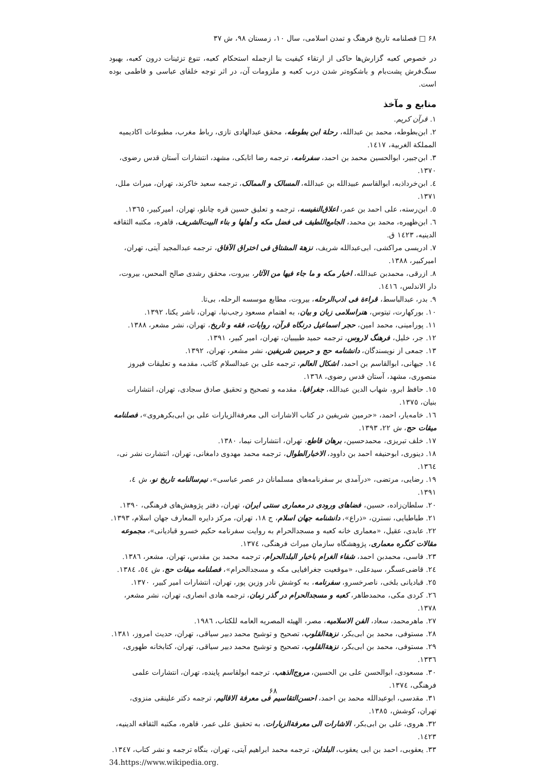۶۸ □ فصلنامه تاریخ فرهنگ و تمدن اسلامی، سال ۱۰، زمستان ۹۸، ش ۳۷
در خصوص کعبه گزارش‌ها حاکی از ارتقاء کیفیت بنا ازجمله استحکام کعبه، تنوع تزئینات درون کعبه، بهبود سنگ‌فرش پشت‌بام و باشکوه‌تر شدن درب کعبه و ملزومات آن، در اثر توجه خلفای عباسی و فاطمی بوده است.
منابع و مآخذ
۱. قرآن کریم.
۲. ابن‌بطوطه، محمد بن عبدالله، رحلة ابن بطوطه، محقق عبدالهادی تازی، رباط مغرب، مطبوعات اکادیمیه المملکة الغربیة، ۱٤۱۷.
۳. ابن‌جبیر، ابوالحسین محمد بن احمد، سفرنامه، ترجمه رضا اتابکی، مشهد، انتشارات آستان قدس رضوی، ۱۳۷۰.
٤. ابن‌خرداذبه، ابوالقاسم عبیدالله بن عبدالله، المسالک و الممالک، ترجمه سعید خاکرند، تهران، میراث ملل، ۱۳۷۱.
٥. ابن‌رسته، علی احمد بن عمر، اعلاق‌النفیسه، ترجمه و تعلیق حسین قره چانلو، تهران، امیرکبیر، ۱۳٦٥.
٦. ابن‌ظهیره، محمد بن محمد، الجامع‌اللطیف فی فضل مکه و أهلها و بناء البیت‌الشریف، قاهره، مکتبه الثقافه الدینیه، ۱٤۲۳ ق.
۷. ادریسی مراکشی، ابی‌عبدالله شریف، نزهة المشتاق فی اختراق الآفاق، ترجمه عبدالمجید آیتی، تهران، امیرکبیر، ۱۳۸۸.
۸. ازرقی، محمدبن عبدالله، اخبار مکه و ما جاء فیها من الآثار، بیروت، محقق رشدی صالح المحس، بیروت، دار الاندلس، ۱٤۱٦.
۹. بدر، عبدالباسط، قراءة فی ادب‌الرحله، بیروت، مطابع موسسه الرحله، بی‌تا.
۱۰. بورکهارت، تیتوس، هنراسلامی زبان و بیان، به اهتمام مسعود رجب‌نیا، تهران، ناشر یکتا، ۱۳۹۲.
۱۱. پورامینی، محمد امین، حجر اسماعیل درنگاه قرآن، روایات، فقه و تاریخ، تهران، نشر مشعر، ۱۳۸۸.
۱۲. جر، خلیل، فرهنگ لاروس، ترجمه حمید طبیبیان، تهران، امیر کبیر، ۱۳۹۱.
۱۳. جمعی از نویسندگان، دانشنامه حج و حرمین شریفین، نشر مشعر، تهران، ۱۳۹۲.
۱٤. جیهانی، ابوالقاسم بن احمد، اشکال العالم، ترجمه علی بن عبدالسلام کاتب، مقدمه و تعلیقات فیروز منصوری، مشهد، آستان قدس رضوی، ۱۳٦۸.
۱٥. حافظ ابرو، شهاب الدین عبدالله، جغرافیا، مقدمه و تصحیح و تحقیق صادق سجادی، تهران، انتشارات بنیان، ۱۳۷٥.
۱٦. خامه‌یار، احمد، «حرمین شریفین در کتاب الاشارات الی معرفةالزیارات علی بن ابی‌بکرهروی»، فصلنامه میقات حج، ش ۲۲، ۱۳۹۳.
۱۷. خلف تبریزی، محمدحسین، برهان قاطع، تهران، انتشارات نیما، ۱۳۸۰.
۱۸. دینوری، ابوحنیفه احمد بن داوود، الاخبارالطوال، ترجمه محمد مهدوی دامغانی، تهران، انتشارت نشر نی، ۱۳٦٤.
۱۹. رضایی، مرتضی، «درآمدی بر سفرنامه‌های مسلمانان در عصر عباسی»، نیم‌سالنامه تاریخ نو، ش ٤، ۱۳۹۱.
۲۰. سلطان‌زاده، حسین، فضاهای ورودی در معماری سنتی ایران، تهران، دفتر پژوهش‌های فرهنگی، ۱۳۹۰.
۲۱. طباطبایی، نسترن، «ذراع»، دانشنامه جهان اسلام، ج ۱۸، تهران، مرکز دایره المعارف جهان اسلام، ۱۳۹۳.
۲۲. عابدی، عقیل، «معماری خانه کعبه و مسجدالحرام به روایت سفرنامه حکیم خسرو قبادیانی»، مجموعه مقالات کنگره معماری، پژوهشگاه سازمان میراث فرهنگی، ۱۳۷٤.
۲۳. فاسی، محمدبن احمد، شفاء الغرام باخبار البلدالحرام، ترجمه محمد بن مقدس، تهران، مشعر، ۱۳۸٦.
۲٤. قاضی‌عسگر، سیدعلی، «موقعیت جغرافیایی مکه و مسجدالحرام»، فصلنامه میقات حج، ش ٥٤، ۱۳۸٤.
۲٥. قبادیانی بلخی، ناصرخسرو، سفرنامه، به کوشش نادر وزین پور، تهران، انتشارات امیر کبیر، ۱۳۷۰.
۲٦. کردی مکی، محمدطاهر، کعبه و مسجدالحرام در گذر زمان، ترجمه هادی انصاری، تهران، نشر مشعر، ۱۳۷۸.
۲۷. ماهرمحمد، سعاد، الفن الاسلامیه، مصر، الهیئه المصریه العامه للکتاب، ۱۹۸٦.
۲۸. مستوفی، محمد بن ابی‌بکر، نزهةالقلوب، تصحیح و توشیح محمد دبیر سیاقی، تهران، حدیث امروز، ۱۳۸۱.
۲۹. مستوفی، محمد بن ابی‌بکر، نزهةالقلوب، تصحیح و توشیح محمد دبیر سیاقی، تهران، کتابخانه طهوری، ۱۳۳٦.
۳۰. مسعودی، ابوالحسن علی بن الحسین، مروج‌الذهب، ترجمه ابولقاسم پاینده، تهران، انتشارات علمی فرهنگی، ۱۳۷٤.
۳۱. مقدسی، ابوعبدالله محمد بن احمد، احسن‌التقاسیم فی معرفة الاقالیم، ترجمه دکتر علینقی منزوی، تهران، کوشش، ۱۳۸٥.
۳۲. هروی، علی بن ابی‌بکر، الاشارات الی معرفةالزیارات، به تحقیق علی عمر، قاهره، مکتبه الثقافه الدینیه، ۱٤۲۳.
۳۳. یعقوبی، احمد بن ابی یعقوب، البلدان، ترجمه محمد ابراهیم آیتی، تهران، بنگاه ترجمه و نشر کتاب، ۱۳٤۷.
34.https://www.wikipedia.org.
۶۸